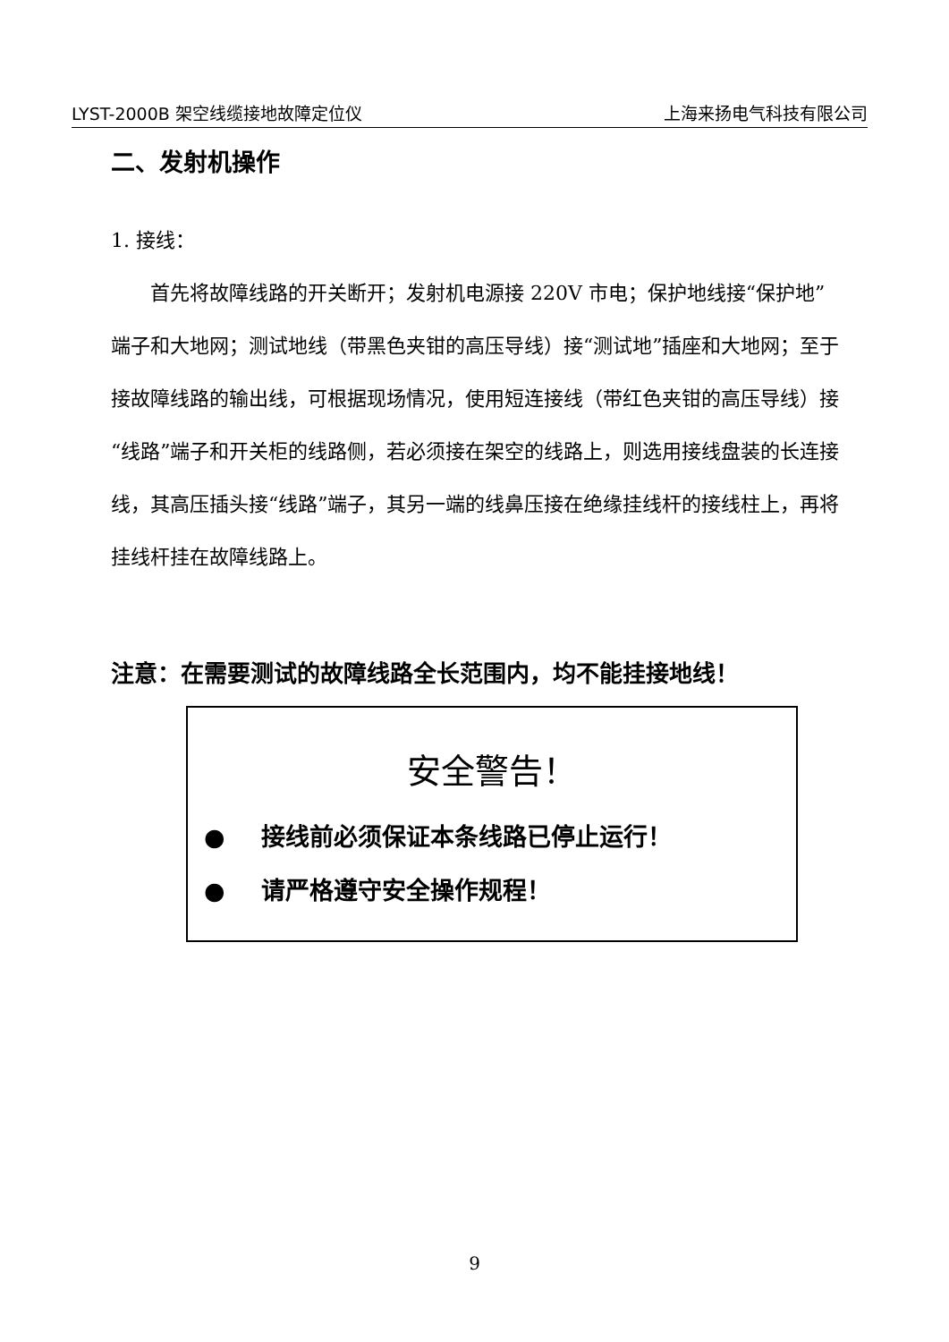LYST-2000B 架空线缆接地故障定位仪 上海来扬电气科技有限公司
二、发射机操作
1. 接线：
  首先将故障线路的开关断开；发射机电源接 220V 市电；保护地线接“保护地”端子和大地网；测试地线（带黑色夹钳的高压导线）接“测试地”插座和大地网；至于接故障线路的输出线，可根据现场情况，使用短连接线（带红色夹钳的高压导线）接“线路”端子和开关柜的线路侧，若必须接在架空的线路上，则选用接线盘装的长连接线，其高压插头接“线路”端子，其另一端的线鼻压接在绝缘挂线杆的接线柱上，再将挂线杆挂在故障线路上。
注意：在需要测试的故障线路全长范围内，均不能挂接地线！
安全警告！
●  接线前必须保证本条线路已停止运行！
●  请严格遵守安全操作规程！
9